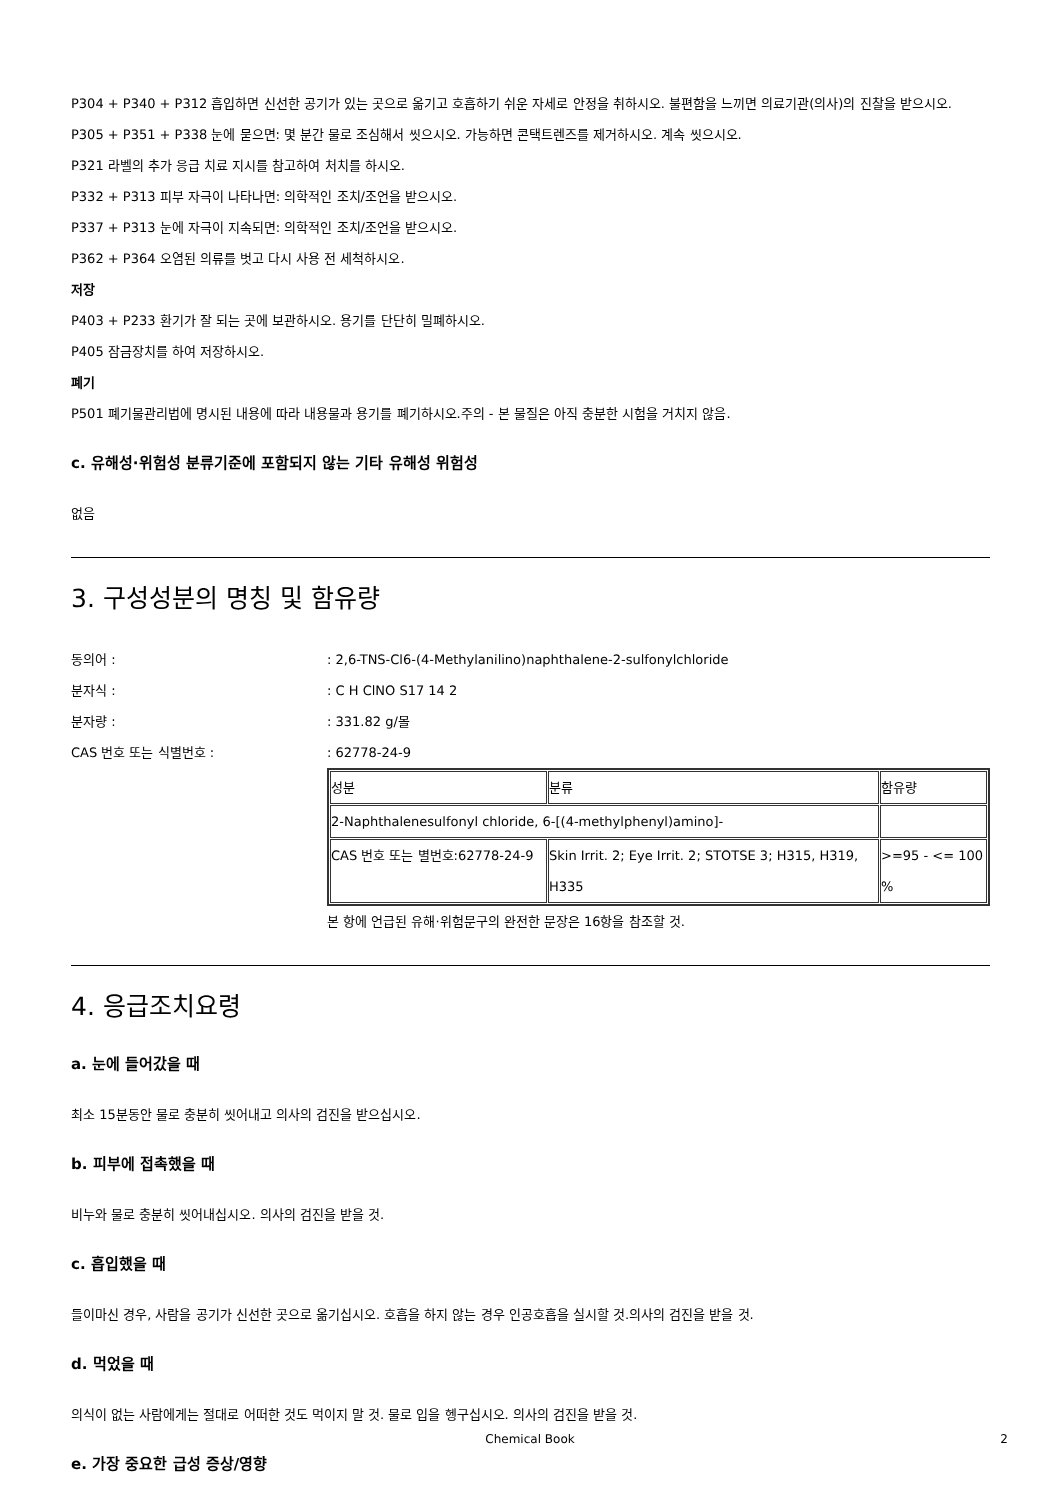P304 + P340 + P312 흡입하면 신선한 공기가 있는 곳으로 옮기고 호흡하기 쉬운 자세로 안정을 취하시오. 불편함을 느끼면 의료기관(의사)의 진찰을 받으시오.
P305 + P351 + P338 눈에 묻으면: 몇 분간 물로 조심해서 씻으시오. 가능하면 콘택트렌즈를 제거하시오. 계속 씻으시오.
P321 라벨의 추가 응급 치료 지시를 참고하여 처치를 하시오.
P332 + P313 피부 자극이 나타나면: 의학적인 조치/조언을 받으시오.
P337 + P313 눈에 자극이 지속되면: 의학적인 조치/조언을 받으시오.
P362 + P364 오염된 의류를 벗고 다시 사용 전 세척하시오.
저장
P403 + P233 환기가 잘 되는 곳에 보관하시오. 용기를 단단히 밀폐하시오.
P405 잠금장치를 하여 저장하시오.
폐기
P501 폐기물관리법에 명시된 내용에 따라 내용물과 용기를 폐기하시오.주의 - 본 물질은 아직 충분한 시험을 거치지 않음.
c. 유해성·위험성 분류기준에 포함되지 않는 기타 유해성 위험성
없음
3. 구성성분의 명칭 및 함유량
동의어 :: 2,6-TNS-Cl6-(4-Methylanilino)naphthalene-2-sulfonylchloride
분자식 :: C H ClNO S17 14 2
분자량 :: 331.82 g/몰
CAS 번호 또는 식별번호 :: 62778-24-9
| 성분 | 분류 | 함유량 |
| 2-Naphthalenesulfonyl chloride, 6-[(4-methylphenyl)amino]- | | |
| CAS 번호 또는 별번호:62778-24-9 | Skin Irrit. 2; Eye Irrit. 2; STOTSE 3; H315, H319, H335 | >=95 - <= 100 % |
본 항에 언급된 유해·위험문구의 완전한 문장은 16항을 참조할 것.
4. 응급조치요령
a. 눈에 들어갔을 때
최소 15분동안 물로 충분히 씻어내고 의사의 검진을 받으십시오.
b. 피부에 접촉했을 때
비누와 물로 충분히 씻어내십시오. 의사의 검진을 받을 것.
c. 흡입했을 때
들이마신 경우, 사람을 공기가 신선한 곳으로 옮기십시오. 호흡을 하지 않는 경우 인공호흡을 실시할 것.의사의 검진을 받을 것.
d. 먹었을 때
의식이 없는 사람에게는 절대로 어떠한 것도 먹이지 말 것. 물로 입을 헹구십시오. 의사의 검진을 받을 것.
e. 가장 중요한 급성 증상/영향
Chemical Book 2